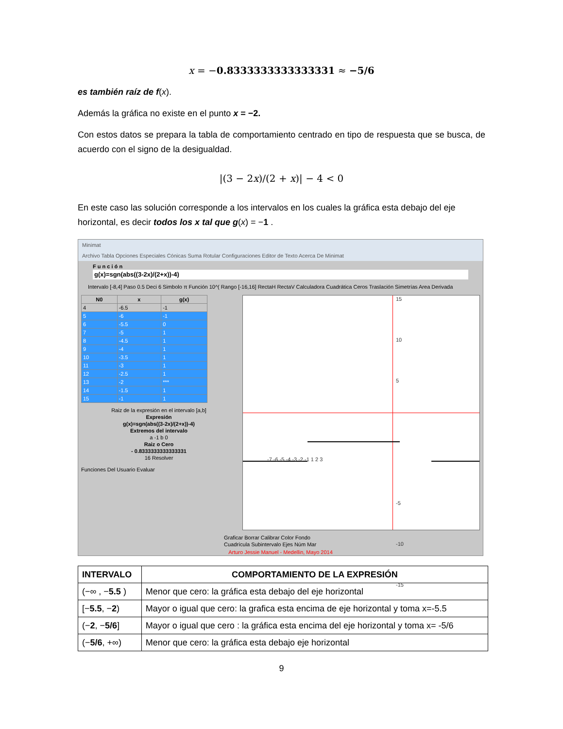x = −0.8333333333333331 ≈ −5/6
es también raíz de f(x).
Además la gráfica no existe en el punto x = −2.
Con estos datos se prepara la tabla de comportamiento centrado en tipo de respuesta que se busca, de acuerdo con el signo de la desigualdad.
|(3 − 2x)/(2 + x)| − 4 < 0
En este caso las solución corresponde a los intervalos en los cuales la gráfica esta debajo del eje horizontal, es decir todos los x tal que g(x) = −1 .
Minimat
Archivo Tabla Opciones Especiales Cónicas Suma Rotular Configuraciones Editor de Texto Acerca De Minimat
F u n c i ó n
g(x)=sgn(abs((3-2x)/(2+x))-4)
Intervalo [-8,4] Paso 0.5 Deci 6 Simbolo π Función 10^( Rango [-16,16] RectaH RectaV Calculadora Cuadrática Ceros Traslación Simetrías Area Derivada
| N0 | x | g(x) |
| --- | --- | --- |
| 4 | -6.5 | -1 |
| 5 | -6 | -1 |
| 6 | -5.5 | 0 |
| 7 | -5 | 1 |
| 8 | -4.5 | 1 |
| 9 | -4 | 1 |
| 10 | -3.5 | 1 |
| 11 | -3 | 1 |
| 12 | -2.5 | 1 |
| 13 | -2 | *** |
| 14 | -1.5 | 1 |
| 15 | -1 | 1 |
Raiz de la expresión en el intervalo [a,b]
Expresión
g(x)=sgn(abs((3-2x)/(2+x))-4)
Extremos del intervalo
a -1 b 0
Raiz o Cero
- 0.8333333333333331
16 Resolver
Funciones Del Usuario Evaluar
15
10
5
-7 -6 -5 -4 -3 -2 -1 1 2 3
-5
-10
-15
Graficar Borrar Calibrar Color Fondo Cuadrícula Subintervalo Ejes Núm Mar
Arturo Jessie Manuel - Medellin, Mayo 2014
| INTERVALO | COMPORTAMIENTO DE LA EXPRESIÓN |
| --- | --- |
| (−∞ , − 5.5 ) | Menor que cero: la gráfica esta debajo del eje horizontal |
| [− 5.5 , − 2 ) | Mayor o igual que cero: la grafica esta encima de eje horizontal y toma x=-5.5 |
| (− 2 , − 5/6 ] | Mayor o igual que cero : la gráfica esta encima del eje horizontal y toma x= -5/6 |
| (− 5/6 , +∞) | Menor que cero: la gráfica esta debajo eje horizontal |
9